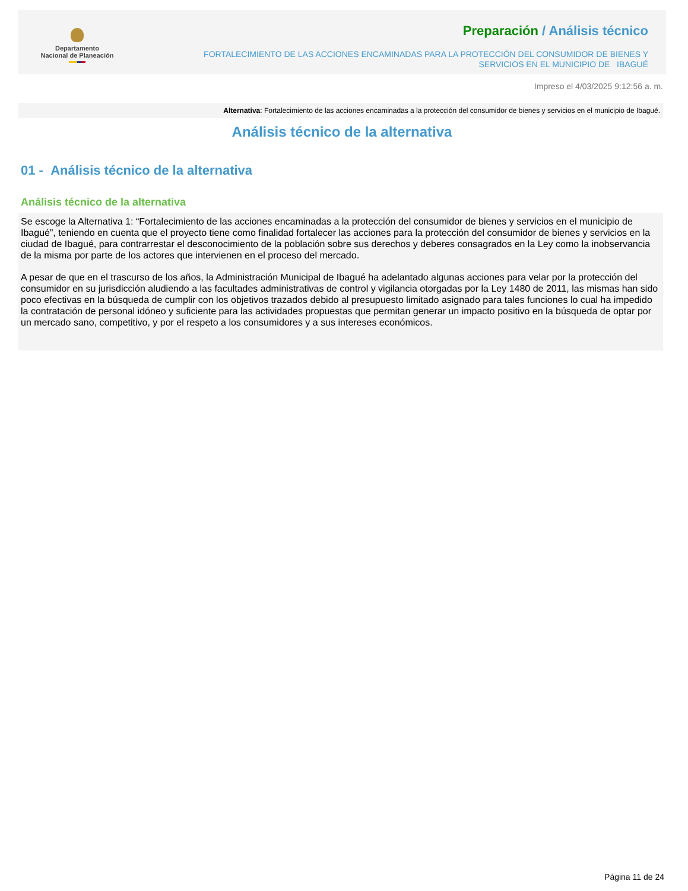Departamento
Nacional de Planeación
Preparación / Análisis técnico
FORTALECIMIENTO DE LAS ACCIONES ENCAMINADAS PARA LA PROTECCIÓN DEL CONSUMIDOR DE BIENES Y
SERVICIOS EN EL MUNICIPIO DE IBAGUÉ
Impreso el 4/03/2025 9:12:56 a. m.
Alternativa: Fortalecimiento de las acciones encaminadas a la protección del consumidor de bienes y servicios en el municipio de Ibagué.
Análisis técnico de la alternativa
01 - Análisis técnico de la alternativa
Análisis técnico de la alternativa
Se escoge la Alternativa 1: “Fortalecimiento de las acciones encaminadas a la protección del consumidor de bienes y servicios en el municipio de Ibagué”, teniendo en cuenta que el proyecto tiene como finalidad fortalecer las acciones para la protección del consumidor de bienes y servicios en la ciudad de Ibagué, para contrarrestar el desconocimiento de la población sobre sus derechos y deberes consagrados en la Ley como la inobservancia de la misma por parte de los actores que intervienen en el proceso del mercado.
A pesar de que en el trascurso de los años, la Administración Municipal de Ibagué ha adelantado algunas acciones para velar por la protección del consumidor en su jurisdicción aludiendo a las facultades administrativas de control y vigilancia otorgadas por la Ley 1480 de 2011, las mismas han sido poco efectivas en la búsqueda de cumplir con los objetivos trazados debido al presupuesto limitado asignado para tales funciones lo cual ha impedido la contratación de personal idóneo y suficiente para las actividades propuestas que permitan generar un impacto positivo en la búsqueda de optar por un mercado sano, competitivo, y por el respeto a los consumidores y a sus intereses económicos.
Página 11 de 24